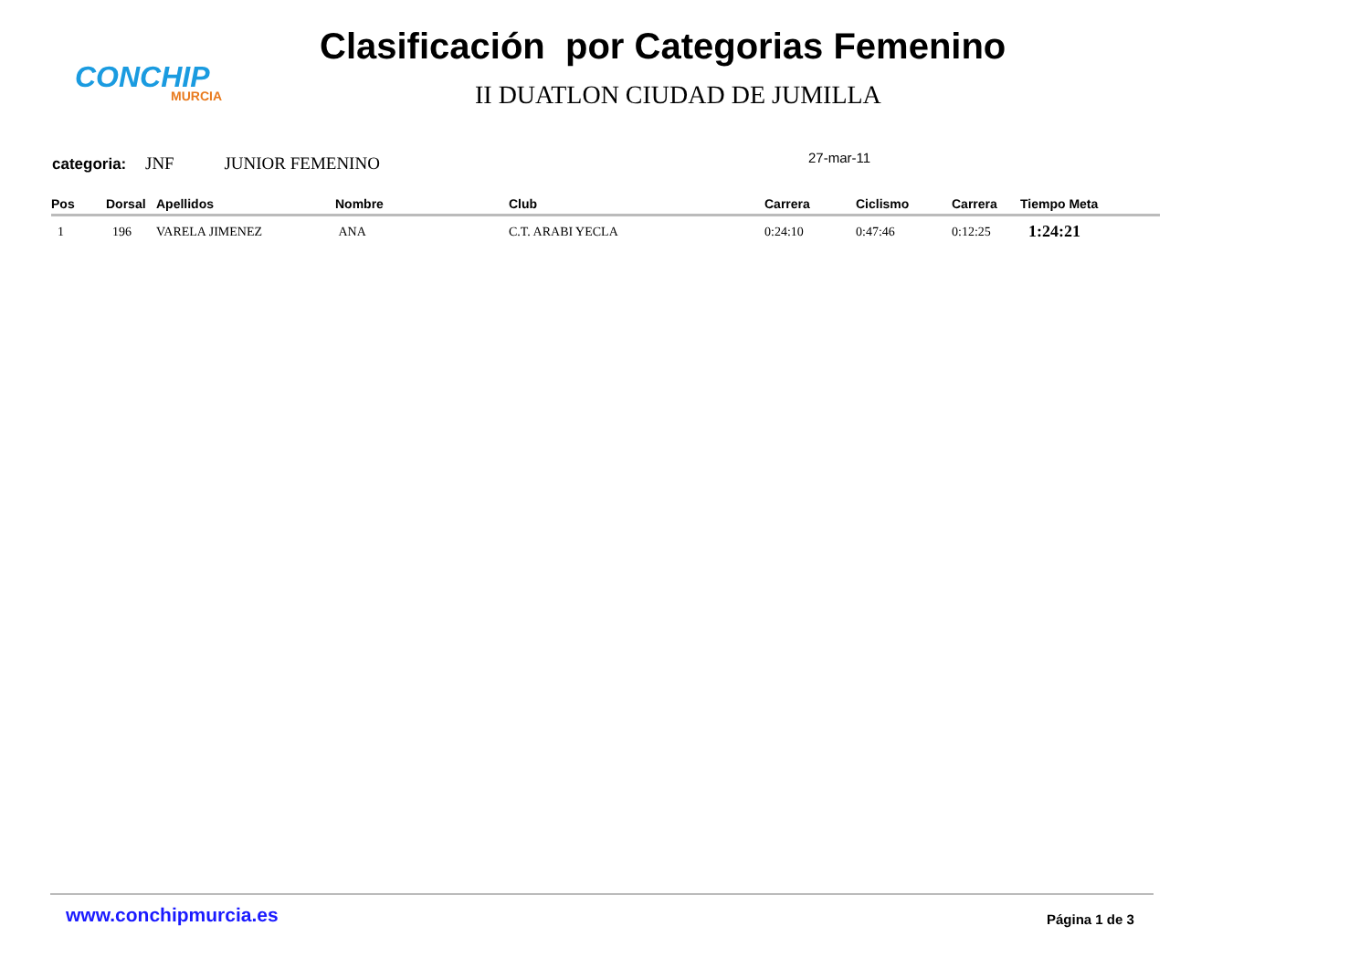CONCHIP
MURCIA
Clasificación por Categorias Femenino
II DUATLON CIUDAD DE JUMILLA
categoria: JNF JUNIOR FEMENINO 27-mar-11
| Pos | Dorsal | Apellidos | Nombre | Club | Carrera | Ciclismo | Carrera | Tiempo Meta |
| --- | --- | --- | --- | --- | --- | --- | --- | --- |
| 1 | 196 | VARELA JIMENEZ | ANA | C.T. ARABI YECLA | 0:24:10 | 0:47:46 | 0:12:25 | 1:24:21 |
www.conchipmurcia.es Página 1 de 3